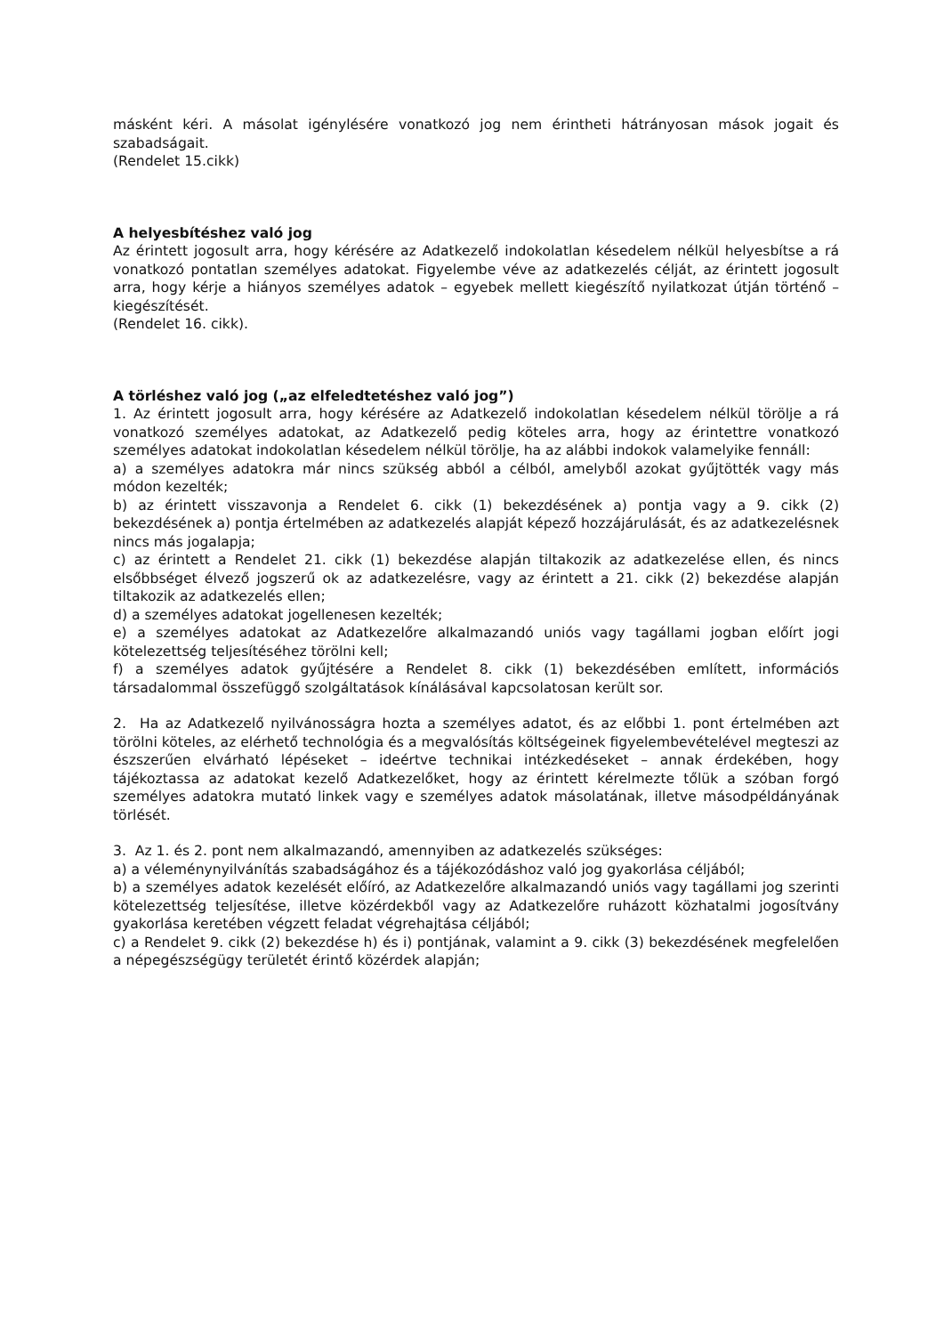másként kéri. A másolat igénylésére vonatkozó jog nem érintheti hátrányosan mások jogait és szabadságait.
(Rendelet 15.cikk)
A helyesbítéshez való jog
Az érintett jogosult arra, hogy kérésére az Adatkezelő indokolatlan késedelem nélkül helyesbítse a rá vonatkozó pontatlan személyes adatokat. Figyelembe véve az adatkezelés célját, az érintett jogosult arra, hogy kérje a hiányos személyes adatok – egyebek mellett kiegészítő nyilatkozat útján történő – kiegészítését.
(Rendelet 16. cikk).
A törléshez való jog („az elfeledtetéshez való jog”)
1. Az érintett jogosult arra, hogy kérésére az Adatkezelő indokolatlan késedelem nélkül törölje a rá vonatkozó személyes adatokat, az Adatkezelő pedig köteles arra, hogy az érintettre vonatkozó személyes adatokat indokolatlan késedelem nélkül törölje, ha az alábbi indokok valamelyike fennáll:
a) a személyes adatokra már nincs szükség abból a célból, amelyből azokat gyűjtötték vagy más módon kezelték;
b) az érintett visszavonja a Rendelet 6. cikk (1) bekezdésének a) pontja vagy a 9. cikk (2) bekezdésének a) pontja értelmében az adatkezelés alapját képező hozzájárulását, és az adatkezelésnek nincs más jogalapja;
c) az érintett a Rendelet 21. cikk (1) bekezdése alapján tiltakozik az adatkezelése ellen, és nincs elsőbbséget élvező jogszerű ok az adatkezelésre, vagy az érintett a 21. cikk (2) bekezdése alapján tiltakozik az adatkezelés ellen;
d) a személyes adatokat jogellenesen kezelték;
e) a személyes adatokat az Adatkezelőre alkalmazandó uniós vagy tagállami jogban előírt jogi kötelezettség teljesítéséhez törölni kell;
f) a személyes adatok gyűjtésére a Rendelet 8. cikk (1) bekezdésében említett, információs társadalommal összefüggő szolgáltatások kínálásával kapcsolatosan került sor.
2. Ha az Adatkezelő nyilvánosságra hozta a személyes adatot, és az előbbi 1. pont értelmében azt törölni köteles, az elérhető technológia és a megvalósítás költségeinek figyelembevételével megteszi az észszerűen elvárható lépéseket – ideértve technikai intézkedéseket – annak érdekében, hogy tájékoztassa az adatokat kezelő Adatkezelőket, hogy az érintett kérelmezte tőlük a szóban forgó személyes adatokra mutató linkek vagy e személyes adatok másolatának, illetve másodpéldányának törlését.
3. Az 1. és 2. pont nem alkalmazandó, amennyiben az adatkezelés szükséges:
a) a véleménynyilvánítás szabadságához és a tájékozódáshoz való jog gyakorlása céljából;
b) a személyes adatok kezelését előíró, az Adatkezelőre alkalmazandó uniós vagy tagállami jog szerinti kötelezettség teljesítése, illetve közérdekből vagy az Adatkezelőre ruházott közhatalmi jogosítvány gyakorlása keretében végzett feladat végrehajtása céljából;
c) a Rendelet 9. cikk (2) bekezdése h) és i) pontjának, valamint a 9. cikk (3) bekezdésének megfelelően a népegészségügy területét érintő közérdek alapján;